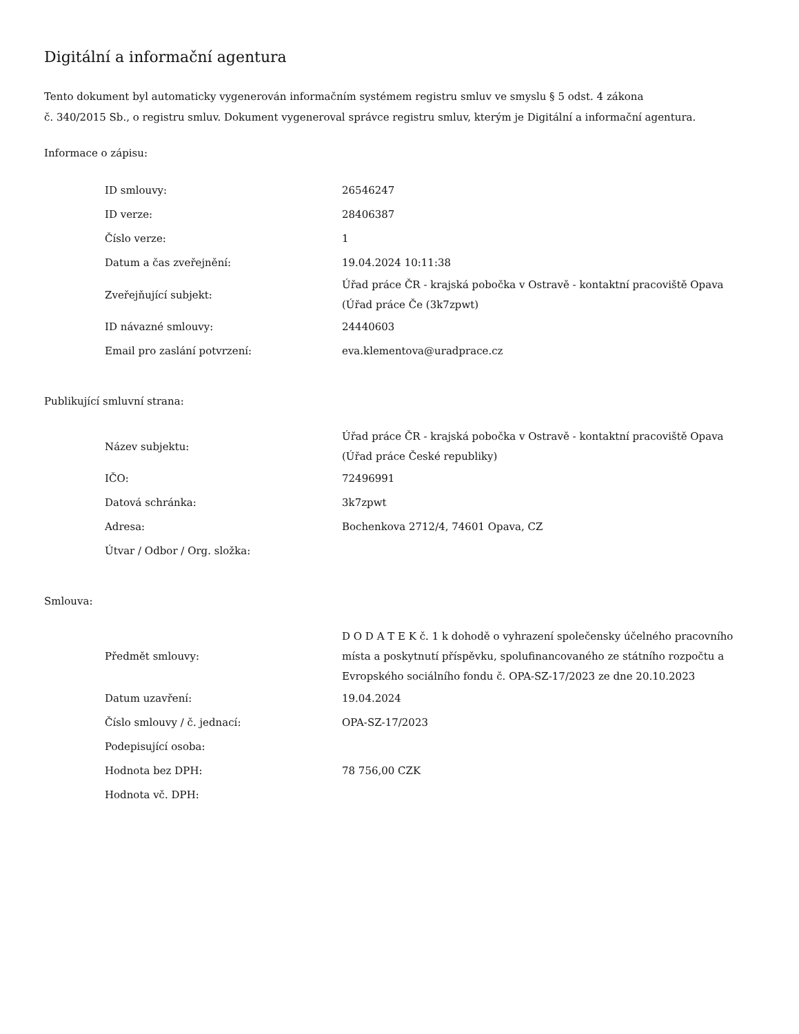Digitální a informační agentura
Tento dokument byl automaticky vygenerován informačním systémem registru smluv ve smyslu § 5 odst. 4 zákona
č. 340/2015 Sb., o registru smluv. Dokument vygeneroval správce registru smluv, kterým je Digitální a informační agentura.
Informace o zápisu:
| ID smlouvy: | 26546247 |
| ID verze: | 28406387 |
| Číslo verze: | 1 |
| Datum a čas zveřejnění: | 19.04.2024 10:11:38 |
| Zveřejňující subjekt: | Úřad práce ČR - krajská pobočka v Ostravě - kontaktní pracoviště Opava (Úřad práce Če (3k7zpwt) |
| ID návazné smlouvy: | 24440603 |
| Email pro zaslání potvrzení: | eva.klementova@uradprace.cz |
Publikující smluvní strana:
| Název subjektu: | Úřad práce ČR - krajská pobočka v Ostravě - kontaktní pracoviště Opava (Úřad práce České republiky) |
| IČO: | 72496991 |
| Datová schránka: | 3k7zpwt |
| Adresa: | Bochenkova 2712/4, 74601 Opava, CZ |
| Útvar / Odbor / Org. složka: | |
Smlouva:
| Předmět smlouvy: | D O D A T E K č. 1 k dohodě o vyhrazení společensky účelného pracovního místa a poskytnutí příspěvku, spolufinancovaného ze státního rozpočtu a Evropského sociálního fondu č. OPA-SZ-17/2023 ze dne 20.10.2023 |
| Datum uzavření: | 19.04.2024 |
| Číslo smlouvy / č. jednací: | OPA-SZ-17/2023 |
| Podepisující osoba: | |
| Hodnota bez DPH: | 78 756,00 CZK |
| Hodnota vč. DPH: | |